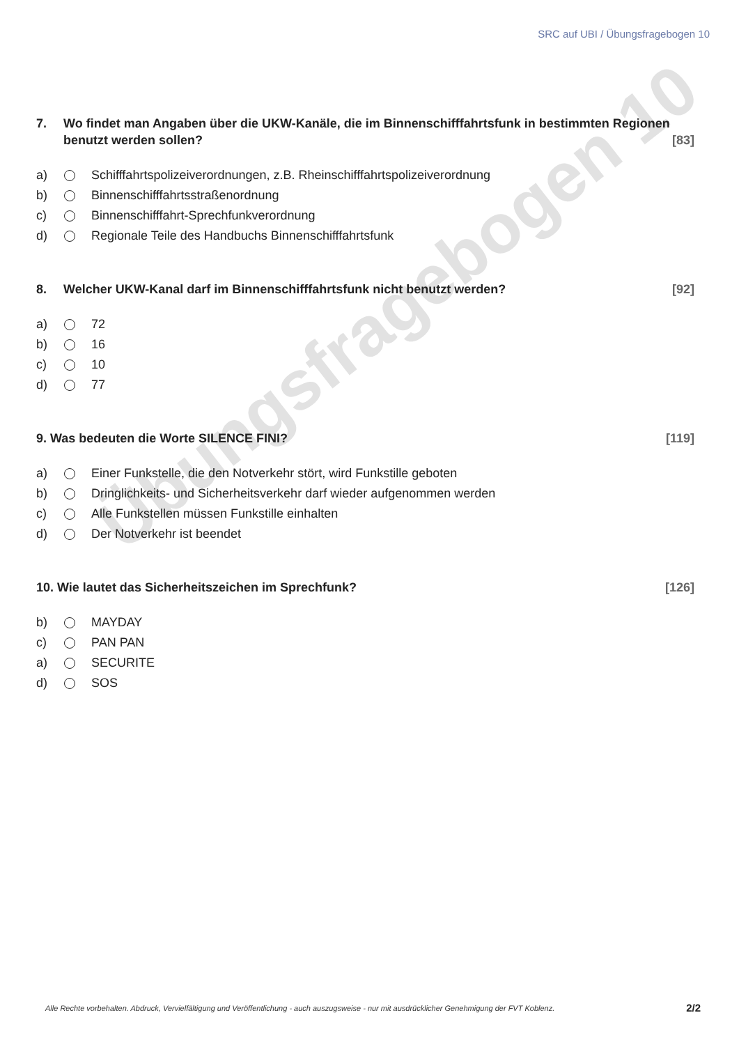SRC auf UBI / Übungsfragebogen 10
Übungsfragebogen 10
7. Wo findet man Angaben über die UKW-Kanäle, die im Binnenschifffahrtsfunk in bestimmten Regionen benutzt werden sollen? [83]
a) Schifffahrtspolizeiverordnungen, z.B. Rheinschifffahrtspolizeiverordnung
b) Binnenschifffahrtsstraßenordnung
c) Binnenschifffahrt-Sprechfunkverordnung
d) Regionale Teile des Handbuchs Binnenschifffahrtsfunk
8. Welcher UKW-Kanal darf im Binnenschifffahrtsfunk nicht benutzt werden? [92]
a) 72
b) 16
c) 10
d) 77
9. Was bedeuten die Worte SILENCE FINI? [119]
a) Einer Funkstelle, die den Notverkehr stört, wird Funkstille geboten
b) Dringlichkeits- und Sicherheitsverkehr darf wieder aufgenommen werden
c) Alle Funkstellen müssen Funkstille einhalten
d) Der Notverkehr ist beendet
10. Wie lautet das Sicherheitszeichen im Sprechfunk? [126]
b) MAYDAY
c) PAN PAN
a) SECURITE
d) SOS
Alle Rechte vorbehalten. Abdruck, Vervielfältigung und Veröffentlichung - auch auszugsweise - nur mit ausdrücklicher Genehmigung der FVT Koblenz.
2/2